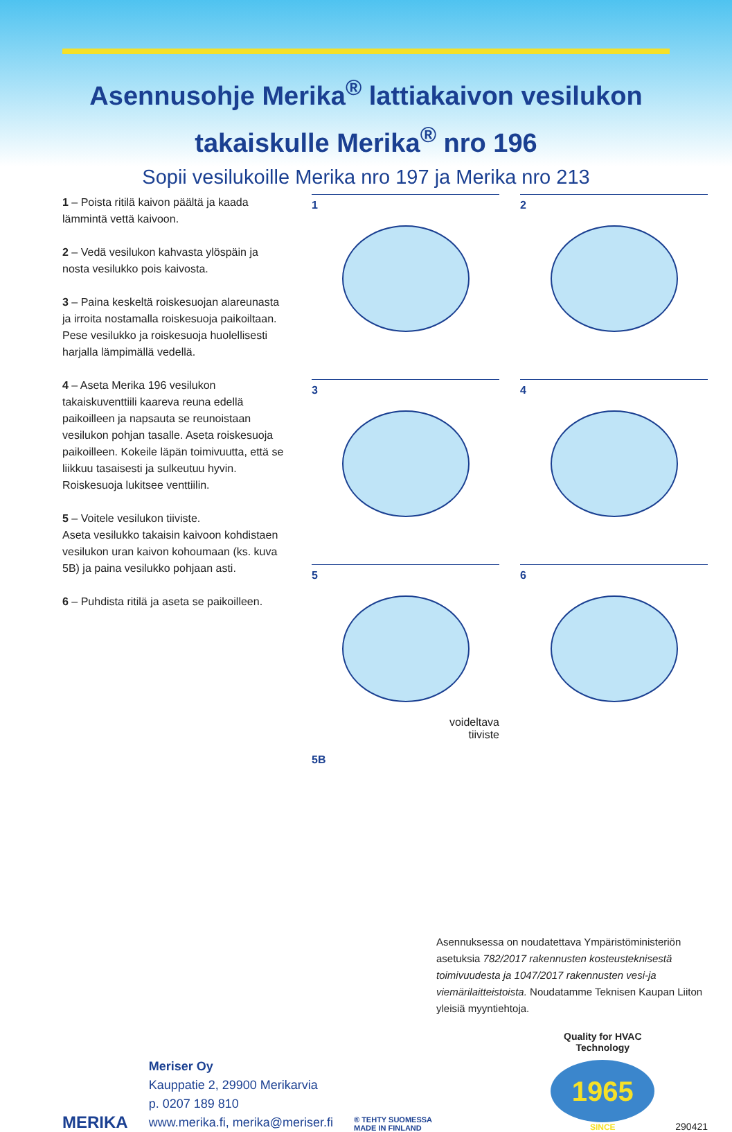Asennusohje Merika<sup>®</sup> lattiakaivon vesilukon
takaiskulle Merika<sup>®</sup> nro 196
Sopii vesilukoille Merika nro 197 ja Merika nro 213
1 – Poista ritilä kaivon päältä ja kaada lämmintä vettä kaivoon.
2 – Vedä vesilukon kahvasta ylös­päin ja nosta vesilukko pois kaivosta.
3 – Paina keskeltä roiskesuojan alareunasta ja irroita nostamalla roiskesuoja paikoiltaan.
Pese vesilukko ja roiskesuoja huolel­lisesti harjalla lämpimällä vedellä.
4 – Aseta Merika 196 vesilukon takaiskuventtiili kaareva reuna edellä paikoilleen ja napsauta se reunoistaan vesilukon pohjan tasalle. Aseta roiskesuoja paikoilleen. Kokeile läpän toimivuutta, että se liikkuu tasaisesti ja sulkeutuu hyvin. Roiskesuoja lukitsee venttiilin.
5 – Voitele vesilukon tiiviste.
Aseta vesilukko takaisin kaivoon kohdistaen vesilukon uran kaivon kohoumaan (ks. kuva 5B) ja paina vesilukko pohjaan asti.
6 – Puhdista ritilä ja aseta se paikoilleen.
1
2
3
4
5
voideltava
tiiviste
6
5B
Asennuksessa on noudatettava Ympäristö­ministeriön asetuksia 782/2017 rakennusten kosteusteknisestä toimivuudesta ja 1047/2017 rakennusten vesi-ja viemärilaitteistoista. Noudatamme Teknisen Kaupan Liiton yleisiä myyntiehtoja.
MERIKA
Meriser Oy
Kauppatie 2, 29900 Merikarvia
p. 0207 189 810
www.merika.fi, merika@meriser.fi
® TEHTY SUOMESSA
MADE IN FINLAND
Quality for HVAC
Technology
1965
SINCE
290421